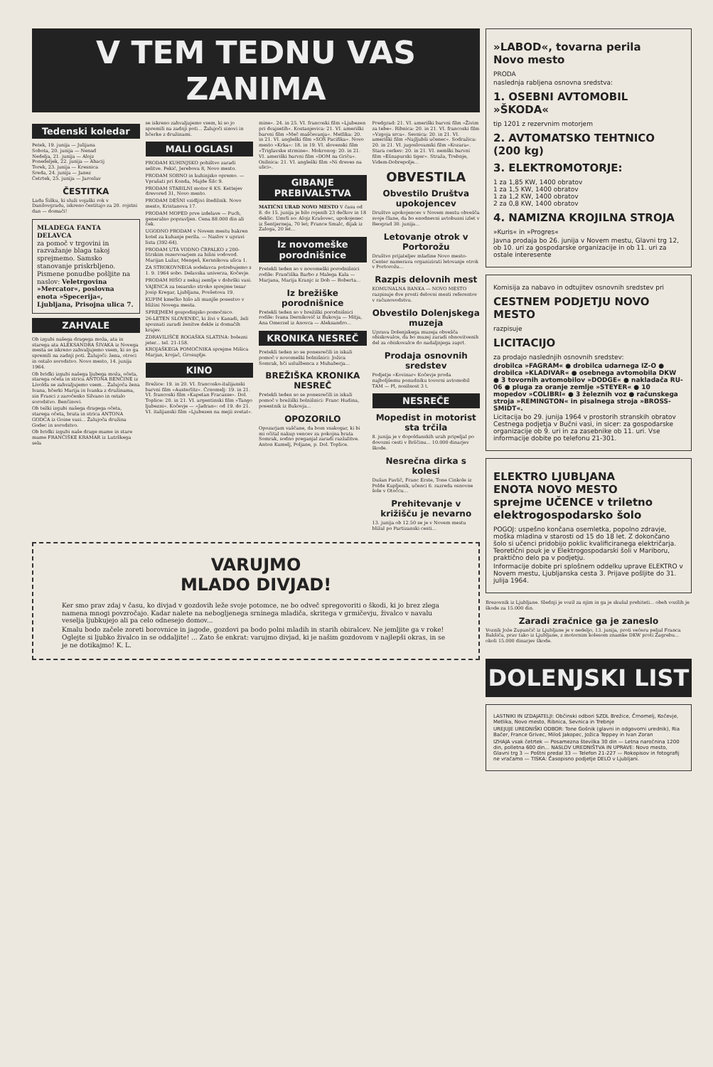V TEM TEDNU VAS ZANIMA
Tedenski koledar
Petek, 19. junija — Julijana
Sobota, 20. junija — Nenad
Nedelja, 21. junija — Alojz
Ponedeljek, 22. junija — Ahacij
Torek, 23. junija — Kresnica
Sreda, 24. junija — Janez
Četrtek, 25. junija — Jaroslav
ČESTITKA
Ladu Šišku, ki služi vojaški rok v Danilovgradu, iskreno čestitajo za 20. rojstni dan — domači!
MLADEGA FANTA DELAVCA
za pomoč v trgovini in razvažanje blaga takoj sprejmemo. Samsko stanovanje priskrbljeno. Pismene ponudbe pošljite na naslov: Veletrgovina »Mercator«, poslovna enota »Specerija«, Ljubljana, Prisojna ulica 7.
ZAHVALE
Ob izgubi našega dragega moža, ata in starega ata ALEKSANDRA ŠIVAKA iz Novega mesta se iskreno zahvaljujemo vsem, ki so ga spremili na zadnji poti. Žalujoči: žena, otroci in ostalo sorodstvo. Novo mesto, 14. junija 1964.
Ob bridki izgubi našega ljubega moža, očeta, starega očeta in strica ANTONA BENČINE iz Livolda se zahvaljujemo vsem... Žalujoča žena Ivana, hčerki Marija in Ivanka z družinama, sin Franci z zaročenko Silvano in ostalo sorodstvo. Benčinovi.
Ob težki izgubi našega dragega očeta, starega očeta, brata in strica ANTONA GODCA iz Goine vasi... Žalujoča družina Godec in sorodstvo.
Ob bridki izgubi naše drage mame in stare mame FRANČIŠKE KRAMAR iz Lutrškega sela
se iskreno zahvaljujemo vsem, ki so jo spremili na zadnji poti... Žalujoči sinovi in hčerke z družinami.
MALI OGLASI
PRODAM KUHINJSKO pohištvo zaradi selitve. Pekić, Jerebova 8, Novo mesto.
PRODAM SOBNO in kuhinjsko opremo. — Vprašati pri Konda, Majde Šilc 9.
PRODAM STABILNI motor 6 KS. Kettejev drevored 31, Novo mesto.
PRODAM DEŠNI vzidljivi štedilnik. Novo mesto, Kristanova 17.
PRODAM MOPED prve izdelave — Puch, generalno popravljen. Cena 88.000 din ali ček.
UGODNO PRODAM v Novem mestu bakren kotel za kuhanje perila. — Naslov v upravi lista (392-64).
PRODAM UTA VODNO ČRPALKO z 200-litrskim rezervoarjem za hišni vodovod. Marijan Lužar, Mengeš, Kersnikova ulica 1.
ZA STROKOVNEGA sodelavca potrebujemo s 1. 9. 1964 sobo. Delavska univerza, Kočevje.
PRODAM HIŠO z nekaj zemlje v dobrški vasi.
VAJENCA za tesarsko stroko sprejme tesar Josip Kregar, Ljubljana, Povšetova 19.
KUPIM kmečko hišo ali manjše posestvo v bližini Novega mesta.
SPREJMEM gospodinjsko pomočnico.
26-LETEN SLOVENEC, ki živi v Kanadi, želi spoznati zaradi ženitve dekle iz domačih krajev.
ZDRAVILIŠČE ROGAŠKA SLATINA: bolezni jeter... tel. 21-158.
KROJAŠKEGA POMOČNIKA sprejme Mišica Marjan, krojač, Grosuplje.
KINO
Brežice: 19. in 20. VI. francosko-italijanski barvni film »Austerlitz«. Črnomelj: 19. in 21. VI. francoski film »Kapetan Fracasse«. Dol. Toplice: 20. in 21. VI. argentinski film »Tango ljubezni«. Kočevje — »Jadran«: od 19. do 21. VI. italijanski film »Ljubezen na mejii svetat«.
mine«. 24. in 25. VI. francoski film »Ljubezen pri dvajsetih«. Kostanjevica: 21. VI. ameriški barvni film »Meč maščevanja«. Metlika: 20. in 21. VI. angleški film »SOS Pacifika«. Novo mesto »Krka«: 18. in 19. VI. slovenski film »Triglavske strmine«. Mokronog: 20. in 21. VI. ameriški barvni film »DOM na Griču«. Osilnica: 21. VI. angleški film »Ni dreves na ulici«.
GIBANJE PREBIVALSTVA
MATIČNI URAD NOVO MESTO V času od 8. do 15. junija je bilo rojenih 23 dečkov in 18 deklic. Umrli so: Alojz Krašovec, upokojenec iz Šentjerneja, 70 let; France Smalc, dijak iz Zaloga, 20 let...
Iz novomeške porodnišnice
Pretekli teden so v novomeški porodnišnici rodile: Frančiška Barbo z Malega Kala — Marjana, Marija Kranjc iz Dob — Roberta...
Iz brežiške porodnišnice
Pretekli teden so v brežiški porodnišnici rodile: Ivana Dernikovič iz Bukovja — Mitja, Ana Omerzel iz Anovca — Aleksandro...
KRONIKA NESREČ
Pretekli teden so se ponesrečili in iskali pomoč v novomeški bolnišnici: Jožica Somrak, hči uslužbenca z Muhaberja...
BREŽIŠKA KRONIKA NESREČ
Pretekli teden so se ponesrečili in iskali pomoč v brežiški bolnišnici: Franc Hudina, posestnik iz Bukovja...
OPOZORILO
Opozarjam vaščane, da bom vsakogar, ki bi mi očital nakup ven­cev za pokojna brata Somrak, sodno preganjal zaradi razžalitve. Anton Kumelj, Poljane, p. Dol. Toplice.
Predgrad: 21. VI. ameriški barvni film »Živim za tebe«. Ribnica: 20. in 21. VI. francoski film »Vzgoja srca«. Sevnica: 20. in 21. VI. ameriški film »Najljubši učenec«. Sodražica: 20. in 21. VI. jugoslovanski film »Kozara«. Stara cerkev: 20. in 21. VI. nemški barvni film »Ešnapurski tiger«. Straža, Trebnje, Videm-Dobrepolje...
OBVESTILA
Obvestilo Društva upokojencev
Društvo upokojencev v Novem mestu obvešča svoje člane, da bo enodnevni avtobusni izlet v Beograd 30. junija...
Letovanje otrok v Portorožu
Društvo prijateljev mladine Novo mesto-Center namerava organizirati letovanje otrok v Portorožu...
Razpis delovnih mest
KOMUNALNA BANKA — NOVO MESTO razpisuje dve prosti delovni mesti referentov v računovodstvu.
Obvestilo Dolenjskega muzeja
Uprava Dolenjskega muzeja obvešča obiskovalce, da bo muzej zaradi obnovitvenih del za obiskovalce do nadaljnjega zaprt.
Prodaja osnovnih sredstev
Podjetje »Kovinar« Kočevje proda najboljšemu ponudniku tovorni avtomobil TAM — Pl, nosilnost 3 t.
NESREČE
Mopedist in motorist sta trčila
8. junija je v dopoldanskih urah pripeljal po dovozni cesti v Brščinu... 10.000 dinarjev škode.
Nesrečna dirka s kolesi
Dušan Pavlič, Franc Erste, Tone Cinkole iz Polde Kupljenik, učenci 6. razreda osnovne šole v Otočcu...
Prehitevanje v križišču je nevarno
13. junija ob 12.50 se je v Novem mestu bližal po Partizanski cesti...
VARUJMO
MLADO DIVJAD!
Ker smo prav zdaj v času, ko divjad v gozdovih leže svoje potomce, ne bo odveč spregovoriti o škodi, ki jo brez zlega namena mnogi povzročajo. Kadar nalete na nebogljenega srninega mladiča, skritega v grmičevju, živalco v navalu veselja ljubkujejo ali pa celo odnesejo domov...
Kmalu bodo začele zoreti borovnice in jagode, gozdovi pa bodo polni mladih in starih obiralcev. Ne jemljite ga v roke! Oglejte si ljubko živalco in se oddaljite! ... Zato še enkrat: varujmo divjad, ki je našim gozdovom v najlepši okras, in se je ne dotikajmo! K. L.
»LABOD«, tovarna perila
Novo mesto
PRODA
naslednja rabljena osnovna sredstva:
1. OSEBNI AVTOMOBIL »ŠKODA«
tip 1201 z rezervnim motorjem
2. AVTOMATSKO TEHTNICO (200 kg)
3. ELEKTROMOTORJE:
1 za 1,85 KW, 1400 obratov
1 za 1,5 KW, 1400 obratov
1 za 1,2 KW, 1400 obratov
2 za 0,8 KW, 1400 obratov
4. NAMIZNA KROJILNA STROJA
»Kuris« in »Progres«
Javna prodaja bo 26. junija v Novem mestu, Glavni trg 12, ob 10. uri za gospodarske organizacije in ob 11. uri za ostale interesente
Komisija za nabavo in odtujitev osnovnih sredstev pri
CESTNEM PODJETJU NOVO MESTO
razpisuje
LICITACIJO
za prodajo naslednjih osnovnih sredstev:
drobilca »FAGRAM« ● drobilca udarnega IZ-O ● drobilca »KLADIVAR« ● osebnega avtomobila DKW ● 3 tovornih avtomobilov »DODGE« ● nakladača RU-06 ● pluga za oranje zemlje »STEYER« ● 10 mopedov »COLIBRI« ● 3 železnih voz ● računskega stroja »REMINGTON« in pisalnega stroja »BROSS-SMIDT«.
Licitacija bo 29. junija 1964 v prostorih stranskih obratov Cestnega podjetja v Bučni vasi, in sicer: za gospodarske organizacije ob 9. uri in za zasebnike ob 11. uri. Vse informacije dobite po telefonu 21-301.
ELEKTRO LJUBLJANA
ENOTA NOVO MESTO
sprejme UČENCE v triletno elektrogospodarsko šolo
POGOJ: uspešno končana osemletka, popolno zdravje, moška mladina v starosti od 15 do 18 let. Z dokončano šolo si učenci pridobijo poklic kvalificiranega električarja. Teoretični pouk je v Elektrogospodarski šoli v Mariboru, praktično delo pa v podjetju.
Informacije dobite pri splošnem oddelku uprave ELEKTRO v Novem mestu, Ljubljanska cesta 3. Prijave pošljite do 31. julija 1964.
Brezovnik iz Ljubljane. Slednji je vozil za njim in ga je skušal prehiteti... obeh vozilih je škode za 15.000 din.
Zaradi zračnice ga je zaneslo
Voznik Jože Zupančič iz Ljubljane je v nedeljo, 13. junija, proti večeru peljal Franca Bakšiča, prav tako iz Ljubljane, z motornim kolesom znamke DKW proti Zagrebu... okoli 15.000 dinarjev škode.
DOLENJSKI LIST
LASTNIKI IN IZDAJATELJI: Občinski odbori SZDL Brežice, Črnomelj, Kočevje, Metlika, Novo mesto, Ribnica, Sevnica in Trebnje
UREJUJE UREDNIŠKI ODBOR: Tone Gošnik (glavni in odgovorni urednik), Ria Bačer, France Grivec, Miloš Jakopec, Jožica Teppey in Ivan Zoran
IZHAJA vsak četrtek — Posamezna številka 30 din — Letna naročnina 1200 din, polletna 600 din... NASLOV UREDNIŠTVA IN UPRAVE: Novo mesto, Glavni trg 3 — Poštni predal 33 — Telefon 21-227 — Rokopisov in fotografij ne vračamo — TISKA: Časopisno podjetje DELO v Ljubljani.